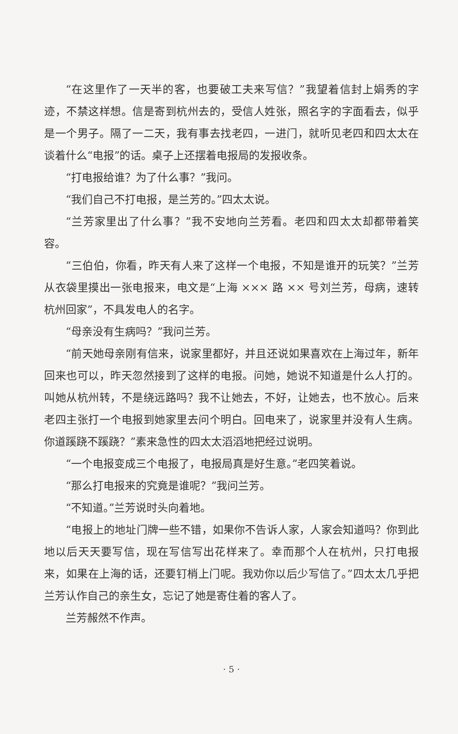“在这里作了一天半的客，也要破工夫来写信？”我望着信封上娟秀的字迹，不禁这样想。信是寄到杭州去的，受信人姓张，照名字的字面看去，似乎是一个男子。隔了一二天，我有事去找老四，一进门，就听见老四和四太太在谈着什么“电报”的话。桌子上还摆着电报局的发报收条。
“打电报给谁？为了什么事？”我问。
“我们自己不打电报，是兰芳的。”四太太说。
“兰芳家里出了什么事？”我不安地向兰芳看。老四和四太太却都带着笑容。
“三伯伯，你看，昨天有人来了这样一个电报，不知是谁开的玩笑？”兰芳从衣袋里摸出一张电报来，电文是“上海 ××× 路 ×× 号刘兰芳，母病，速转杭州回家”，不具发电人的名字。
“母亲没有生病吗？”我问兰芳。
“前天她母亲刚有信来，说家里都好，并且还说如果喜欢在上海过年，新年回来也可以，昨天忽然接到了这样的电报。问她，她说不知道是什么人打的。叫她从杭州转，不是绕远路吗？我不让她去，不好，让她去，也不放心。后来老四主张打一个电报到她家里去问个明白。回电来了，说家里并没有人生病。你道蹊跷不蹊跷？”素来急性的四太太滔滔地把经过说明。
“一个电报变成三个电报了，电报局真是好生意。”老四笑着说。
“那么打电报来的究竟是谁呢？”我问兰芳。
“不知道。”兰芳说时头向着地。
“电报上的地址门牌一些不错，如果你不告诉人家，人家会知道吗？你到此地以后天天要写信，现在写信写出花样来了。幸而那个人在杭州，只打电报来，如果在上海的话，还要钉梢上门呢。我劝你以后少写信了。”四太太几乎把兰芳认作自己的亲生女，忘记了她是寄住着的客人了。
兰芳赧然不作声。
· 5 ·